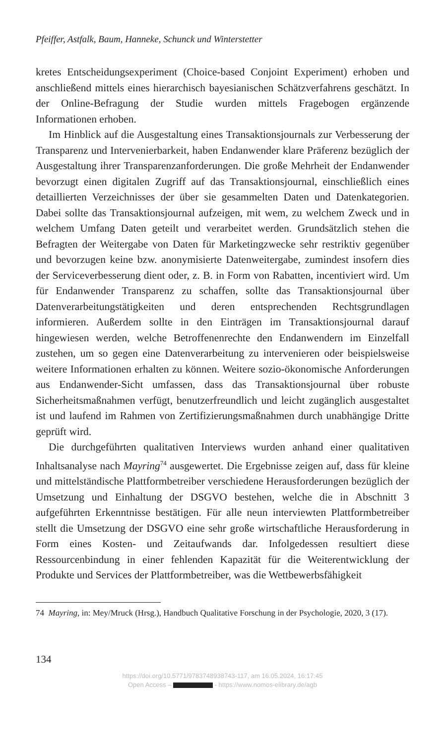Pfeiffer, Astfalk, Baum, Hanneke, Schunck und Winterstetter
kretes Entscheidungsexperiment (Choice-based Conjoint Experiment) erhoben und anschließend mittels eines hierarchisch bayesianischen Schätzverfahrens geschätzt. In der Online-Befragung der Studie wurden mittels Fragebogen ergänzende Informationen erhoben.
Im Hinblick auf die Ausgestaltung eines Transaktionsjournals zur Verbesserung der Transparenz und Intervenierbarkeit, haben Endanwender klare Präferenz bezüglich der Ausgestaltung ihrer Transparenzanforderungen. Die große Mehrheit der Endanwender bevorzugt einen digitalen Zugriff auf das Transaktionsjournal, einschließlich eines detaillierten Verzeichnisses der über sie gesammelten Daten und Datenkategorien. Dabei sollte das Transaktionsjournal aufzeigen, mit wem, zu welchem Zweck und in welchem Umfang Daten geteilt und verarbeitet werden. Grundsätzlich stehen die Befragten der Weitergabe von Daten für Marketingzwecke sehr restriktiv gegenüber und bevorzugen keine bzw. anonymisierte Datenweitergabe, zumindest insofern dies der Serviceverbesserung dient oder, z. B. in Form von Rabatten, incentiviert wird. Um für Endanwender Transparenz zu schaffen, sollte das Transaktionsjournal über Datenverarbeitungstätigkeiten und deren entsprechenden Rechtsgrundlagen informieren. Außerdem sollte in den Einträgen im Transaktionsjournal darauf hingewiesen werden, welche Betroffenenrechte den Endanwendern im Einzelfall zustehen, um so gegen eine Datenverarbeitung zu intervenieren oder beispielsweise weitere Informationen erhalten zu können. Weitere sozio-ökonomische Anforderungen aus Endanwender-Sicht umfassen, dass das Transaktionsjournal über robuste Sicherheitsmaßnahmen verfügt, benutzerfreundlich und leicht zugänglich ausgestaltet ist und laufend im Rahmen von Zertifizierungsmaßnahmen durch unabhängige Dritte geprüft wird.
Die durchgeführten qualitativen Interviews wurden anhand einer qualitativen Inhaltsanalyse nach Mayring<sup>74</sup> ausgewertet. Die Ergebnisse zeigen auf, dass für kleine und mittelständische Plattformbetreiber verschiedene Herausforderungen bezüglich der Umsetzung und Einhaltung der DSGVO bestehen, welche die in Abschnitt 3 aufgeführten Erkenntnisse bestätigen. Für alle neun interviewten Plattformbetreiber stellt die Umsetzung der DSGVO eine sehr große wirtschaftliche Herausforderung in Form eines Kosten- und Zeitaufwands dar. Infolgedessen resultiert diese Ressourcenbindung in einer fehlenden Kapazität für die Weiterentwicklung der Produkte und Services der Plattformbetreiber, was die Wettbewerbsfähigkeit
74 Mayring, in: Mey/Mruck (Hrsg.), Handbuch Qualitative Forschung in der Psychologie, 2020, 3 (17).
134
https://doi.org/10.5771/9783748938743-117, am 16.05.2024, 16:17:45
Open Access – - https://www.nomos-elibrary.de/agb